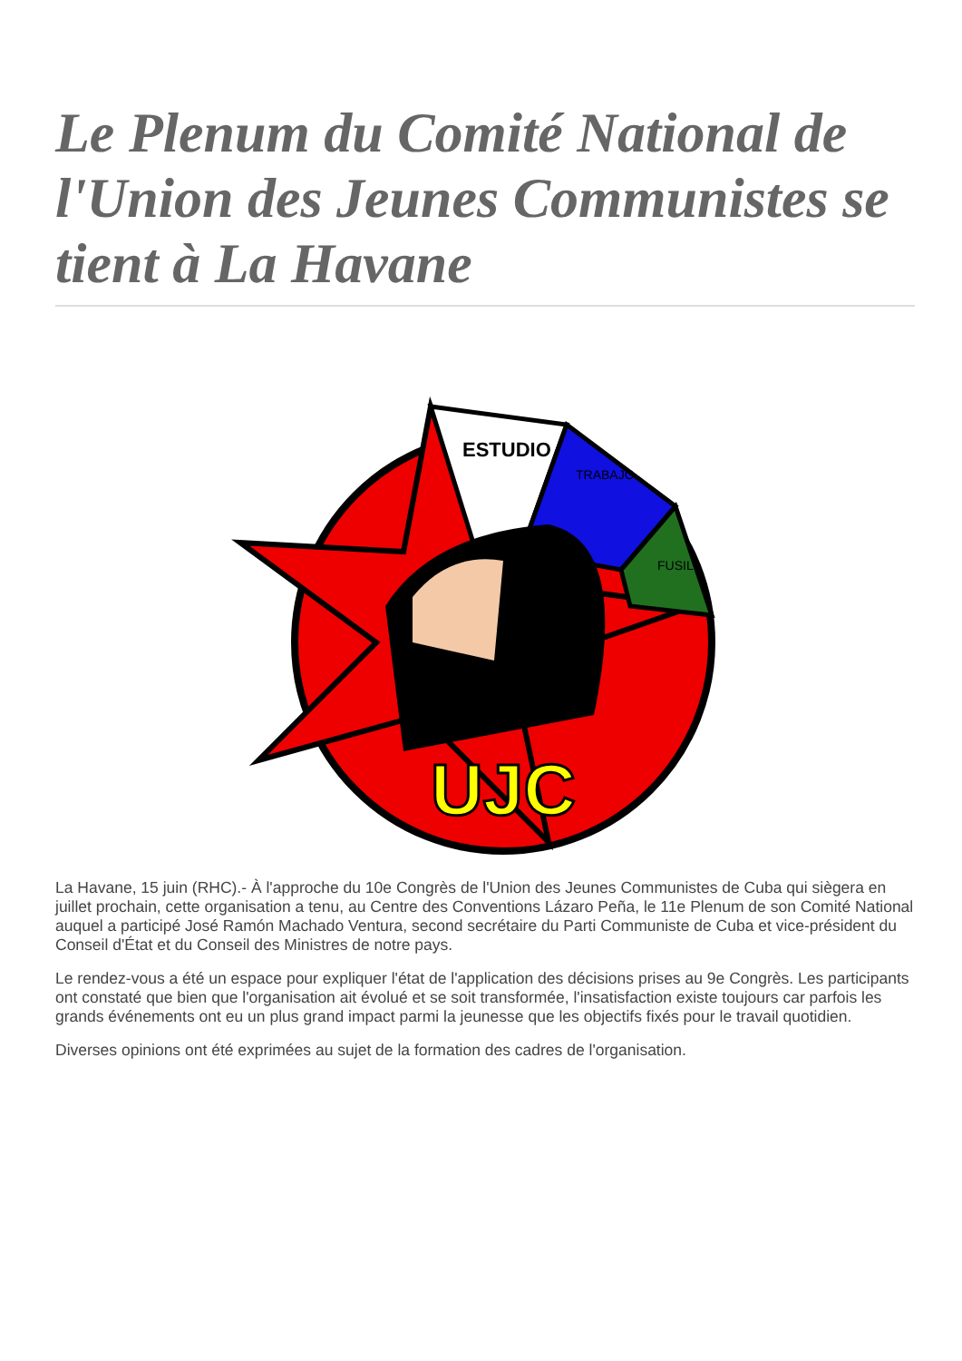Le Plenum du Comité National de l'Union des Jeunes Communistes se tient à La Havane
ESTUDIO
TRABAJO
FUSIL
UJC
La Havane, 15 juin (RHC).- À l'approche du 10e Congrès de l'Union des Jeunes Communistes de Cuba qui siègera en juillet prochain, cette organisation a tenu, au Centre des Conventions Lázaro Peña, le 11e Plenum de son Comité National auquel a participé José Ramón Machado Ventura, second secrétaire du Parti Communiste de Cuba et vice-président du Conseil d'État et du Conseil des Ministres de notre pays.
Le rendez-vous a été un espace pour expliquer l'état de l'application des décisions prises au 9e Congrès. Les participants ont constaté que bien que l'organisation ait évolué et se soit transformée, l'insatisfaction existe toujours car parfois les grands événements ont eu un plus grand impact parmi la jeunesse que les objectifs fixés pour le travail quotidien.
Diverses opinions ont été exprimées au sujet de la formation des cadres de l'organisation.